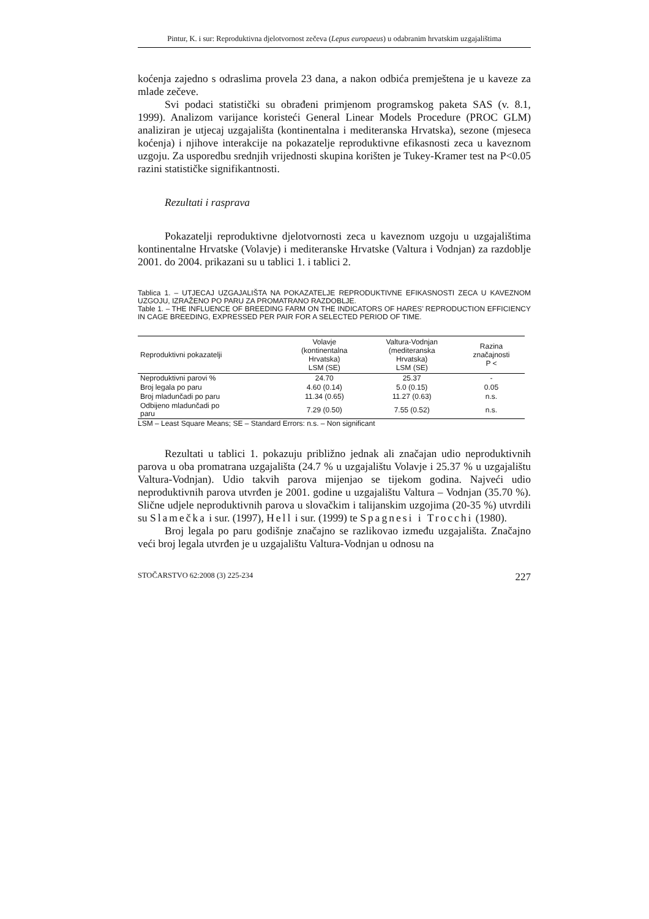Pintur, K. i sur: Reproduktivna djelotvornost zečeva (Lepus europaeus) u odabranim hrvatskim uzgajalištima
koćenja zajedno s odraslima provela 23 dana, a nakon odbića premještena je u kaveze za mlade zečeve.
Svi podaci statistički su obrađeni primjenom programskog paketa SAS (v. 8.1, 1999). Analizom varijance koristeći General Linear Models Procedure (PROC GLM) analiziran je utjecaj uzgajališta (kontinentalna i mediteranska Hrvatska), sezone (mjeseca koćenja) i njihove interakcije na pokazatelje reproduktivne efikasnosti zeca u kaveznom uzgoju. Za usporedbu srednjih vrijednosti skupina korišten je Tukey-Kramer test na P<0.05 razini statističke signifikantnosti.
Rezultati i rasprava
Pokazatelji reproduktivne djelotvornosti zeca u kaveznom uzgoju u uzgajalištima kontinentalne Hrvatske (Volavje) i mediteranske Hrvatske (Valtura i Vodnjan) za razdoblje 2001. do 2004. prikazani su u tablici 1. i tablici 2.
Tablica 1. – UTJECAJ UZGAJALIŠTA NA POKAZATELJE REPRODUKTIVNE EFIKASNOSTI ZECA U KAVEZNOM UZGOJU, IZRAŽENO PO PARU ZA PROMATRANO RAZDOBLJE.
Table 1. – THE INFLUENCE OF BREEDING FARM ON THE INDICATORS OF HARES’ REPRODUCTION EFFICIENCY IN CAGE BREEDING, EXPRESSED PER PAIR FOR A SELECTED PERIOD OF TIME.
| Reproduktivni pokazatelji | Volavje (kontinentalna Hrvatska) LSM (SE) | Valtura-Vodnjan (mediteranska Hrvatska) LSM (SE) | Razina značajnosti P < |
| --- | --- | --- | --- |
| Neproduktivni parovi % | 24.70 | 25.37 | - |
| Broj legala po paru | 4.60 (0.14) | 5.0 (0.15) | 0.05 |
| Broj mladunčadi po paru | 11.34 (0.65) | 11.27 (0.63) | n.s. |
| Odbijeno mladunčadi po paru | 7.29 (0.50) | 7.55 (0.52) | n.s. |
LSM – Least Square Means; SE – Standard Errors: n.s. – Non significant
Rezultati u tablici 1. pokazuju približno jednak ali značajan udio neproduktivnih parova u oba promatrana uzgajališta (24.7 % u uzgajalištu Volavje i 25.37 % u uzgajalištu Valtura-Vodnjan). Udio takvih parova mijenjao se tijekom godina. Najveći udio neproduktivnih parova utvrđen je 2001. godine u uzgajalištu Valtura – Vodnjan (35.70 %). Slične udjele neproduktivnih parova u slovačkim i talijanskim uzgojima (20-35 %) utvrdili su Slamečka i sur. (1997), Hell i sur. (1999) te Spagnesi i Trocchi (1980).
Broj legala po paru godišnje značajno se razlikovao između uzgajališta. Značajno veći broj legala utvrđen je u uzgajalištu Valtura-Vodnjan u odnosu na
STOČARSTVO 62:2008 (3) 225-234 227